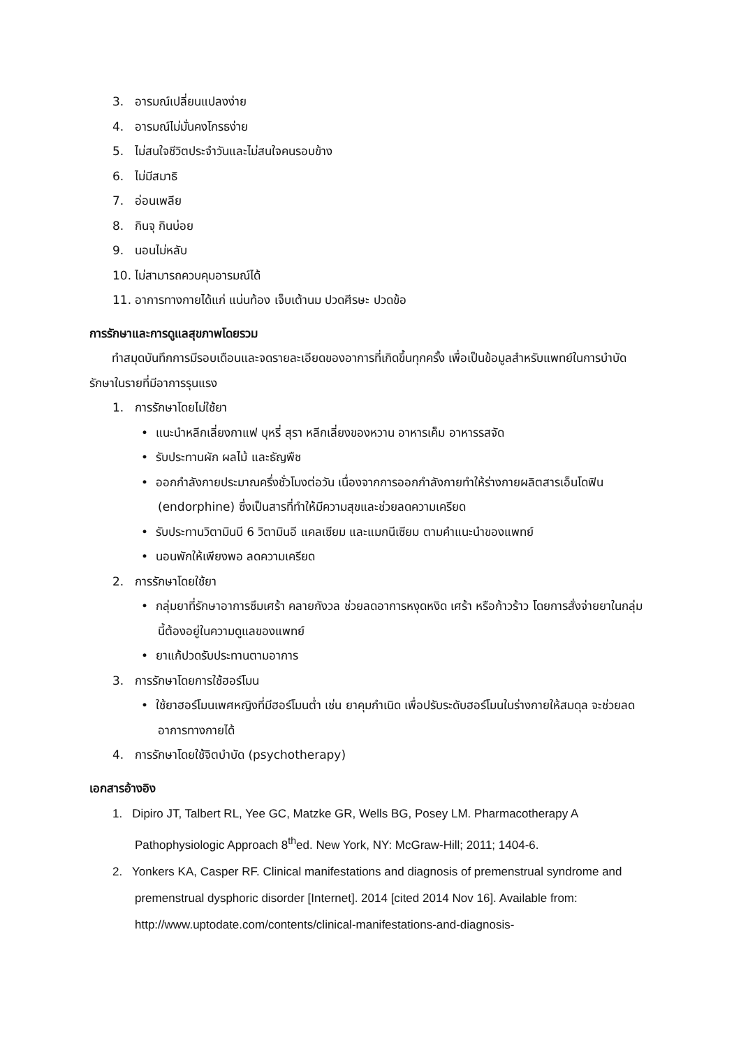3. อารมณ์เปลี่ยนแปลงง่าย
4. อารมณ์ไม่มั่นคงโกรธง่าย
5. ไม่สนใจชีวิตประจำวันและไม่สนใจคนรอบข้าง
6. ไม่มีสมาธิ
7. อ่อนเพลีย
8. กินจุ กินบ่อย
9. นอนไม่หลับ
10. ไม่สามารถควบคุมอารมณ์ได้
11. อาการทางกายได้แก่ แน่นท้อง เจ็บเต้านม ปวดศีรษะ ปวดข้อ
การรักษาและการดูแลสุขภาพโดยรวม
ทำสมุดบันทึกการมีรอบเดือนและจดรายละเอียดของอาการที่เกิดขึ้นทุกครั้ง เพื่อเป็นข้อมูลสำหรับแพทย์ในการบำบัดรักษาในรายที่มีอาการรุนแรง
1. การรักษาโดยไม่ใช้ยา
• แนะนำหลีกเลี่ยงกาแฟ บุหรี่ สุรา หลีกเลี่ยงของหวาน อาหารเค็ม อาหารรสจัด
• รับประทานผัก ผลไม้ และธัญพืช
• ออกกำลังกายประมาณครึ่งชั่วโมงต่อวัน เนื่องจากการออกกำลังกายทำให้ร่างกายผลิตสารเอ็นโดฟิน (endorphine) ซึ่งเป็นสารที่ทำให้มีความสุขและช่วยลดความเครียด
• รับประทานวิตามินบี 6 วิตามินอี แคลเซียม และแมกนีเซียม ตามคำแนะนำของแพทย์
• นอนพักให้เพียงพอ ลดความเครียด
2. การรักษาโดยใช้ยา
• กลุ่มยาที่รักษาอาการซึมเศร้า คลายกังวล ช่วยลดอาการหงุดหงิด เศร้า หรือก้าวร้าว โดยการสั่งจ่ายยาในกลุ่มนี้ต้องอยู่ในความดูแลของแพทย์
• ยาแก้ปวดรับประทานตามอาการ
3. การรักษาโดยการใช้ฮอร์โมน
• ใช้ยาฮอร์โมนเพศหญิงที่มีฮอร์โมนต่ำ เช่น ยาคุมกำเนิด เพื่อปรับระดับฮอร์โมนในร่างกายให้สมดุล จะช่วยลดอาการทางกายได้
4. การรักษาโดยใช้จิตบำบัด (psychotherapy)
เอกสารอ้างอิง
1. Dipiro JT, Talbert RL, Yee GC, Matzke GR, Wells BG, Posey LM. Pharmacotherapy A Pathophysiologic Approach 8<sup>th</sup>ed. New York, NY: McGraw-Hill; 2011; 1404-6.
2. Yonkers KA, Casper RF. Clinical manifestations and diagnosis of premenstrual syndrome and premenstrual dysphoric disorder [Internet]. 2014 [cited 2014 Nov 16]. Available from: http://www.uptodate.com/contents/clinical-manifestations-and-diagnosis-